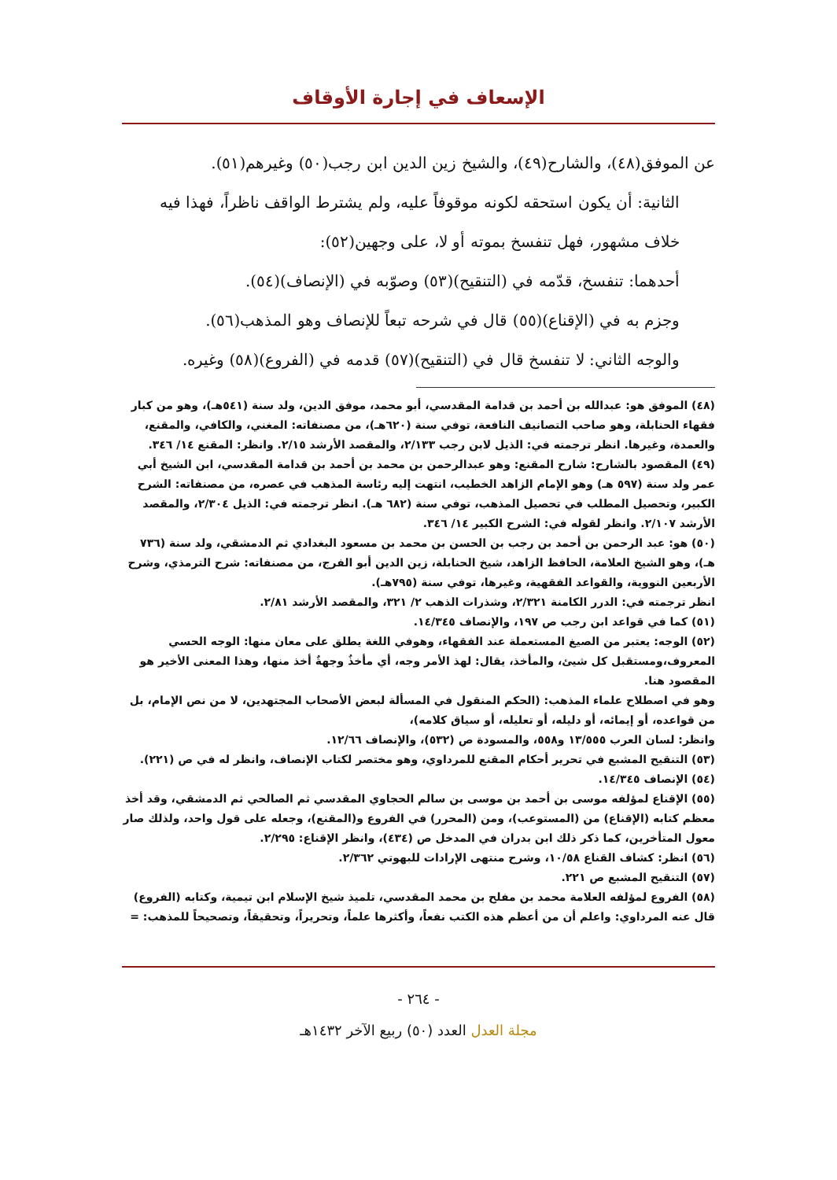الإسعاف في إجارة الأوقاف
عن الموفق(٤٨)، والشارح(٤٩)، والشيخ زين الدين ابن رجب(٥٠) وغيرهم(٥١).
الثانية: أن يكون استحقه لكونه موقوفاً عليه، ولم يشترط الواقف ناظراً، فهذا فيه خلاف مشهور، فهل تنفسخ بموته أو لا، على وجهين(٥٢):
أحدهما: تنفسخ، قدّمه في (التنقيح)(٥٣) وصوّبه في (الإنصاف)(٥٤).
وجزم به في (الإقناع)(٥٥) قال في شرحه تبعاً للإنصاف وهو المذهب(٥٦).
والوجه الثاني: لا تنفسخ قال في (التنقيح)(٥٧) قدمه في (الفروع)(٥٨) وغيره.
(٤٨) الموفق هو: عبدالله بن أحمد بن قدامة المقدسي، أبو محمد، موفق الدين، ولد سنة (٥٤١هـ)، وهو من كبار فقهاء الحنابلة، وهو صاحب التصانيف النافعة، توفي سنة (٦٢٠هـ)، من مصنفاته: المغني، والكافي، والمقنع، والعمدة، وغيرها. انظر ترجمته في: الذيل لابن رجب ٢/١٣٣، والمقصد الأرشد ٢/١٥. وانظر: المقنع ١٤/ ٣٤٦.
(٤٩) المقصود بالشارح: شارح المقنع: وهو عبدالرحمن بن محمد بن أحمد بن قدامة المقدسي، ابن الشيخ أبي عمر ولد سنة (٥٩٧ هـ) وهو الإمام الزاهد الخطيب، انتهت إليه رئاسة المذهب في عصره، من مصنفاته: الشرح الكبير، وتحصيل المطلب في تحصيل المذهب، توفي سنة (٦٨٢ هـ). انظر ترجمته في: الذيل ٢/٣٠٤، والمقصد الأرشد ٢/١٠٧. وانظر لقوله في: الشرح الكبير ١٤/ ٣٤٦.
(٥٠) هو: عبد الرحمن بن أحمد بن رجب بن الحسن بن محمد بن مسعود البغدادي ثم الدمشقي، ولد سنة (٧٣٦ هـ)، وهو الشيخ العلامة، الحافظ الزاهد، شيخ الحنابلة، زين الدين أبو الفرج، من مصنفاته: شرح الترمذي، وشرح الأربعين النووية، والقواعد الفقهية، وغيرها، توفي سنة (٧٩٥هـ).
انظر ترجمته في: الدرر الكامنة ٢/٣٢١، وشذرات الذهب ٢/ ٣٢١، والمقصد الأرشد ٢/٨١.
(٥١) كما في قواعد ابن رجب ص ١٩٧، والإنصاف ١٤/٣٤٥.
(٥٢) الوجه: يعتبر من الصيغ المستعملة عند الفقهاء، وهوفي اللغة يطلق على معان منها: الوجه الحسي المعروف،ومستقبل كل شيئ، والمأخذ، يقال: لهذ الأمر وجه، أي مأخذٌ وجهةٌ أخذ منها، وهذا المعنى الأخير هو المقصود هنا.
وهو في اصطلاح علماء المذهب: (الحكم المنقول في المسألة لبعض الأصحاب المجتهدين، لا من نص الإمام، بل من قواعده، أو إيمائه، أو دليله، أو تعليله، أو سياق كلامه)،
وانظر: لسان العرب ١٣/٥٥٥ و٥٥٨، والمسودة ص (٥٣٢)، والإنصاف ١٢/٦٦.
(٥٣) التنقيح المشبع في تحرير أحكام المقنع للمرداوي، وهو مختصر لكتاب الإنصاف، وانظر له في ص (٢٢١).
(٥٤) الإنصاف ١٤/٣٤٥.
(٥٥) الإقناع لمؤلفه موسى بن أحمد بن موسى بن سالم الحجاوي المقدسي ثم الصالحي ثم الدمشقي، وقد أخذ معظم كتابه (الإقناع) من (المستوعب)، ومن (المحرر) في الفروع و(المقنع)، وجعله على قول واحد، ولذلك صار معول المتأخرين، كما ذكر ذلك ابن بدران في المدخل ص (٤٣٤)، وانظر الإقناع: ٢/٢٩٥.
(٥٦) انظر: كشاف القناع ١٠/٥٨، وشرح منتهى الإرادات للبهوتي ٢/٣٦٢.
(٥٧) التنقيح المشبع ص ٢٢١.
(٥٨) الفروع لمؤلفه العلامة محمد بن مفلح بن محمد المقدسي، تلميذ شيخ الإسلام ابن تيمية، وكتابه (الفروع) قال عنه المرداوي: واعلم أن من أعظم هذه الكتب نفعاً، وأكثرها علماً، وتحريراً، وتحقيقاً، وتصحيحاً للمذهب: =
- ٢٦٤ -
مجلة العدل العدد (٥٠) ربيع الآخر ١٤٣٢هـ